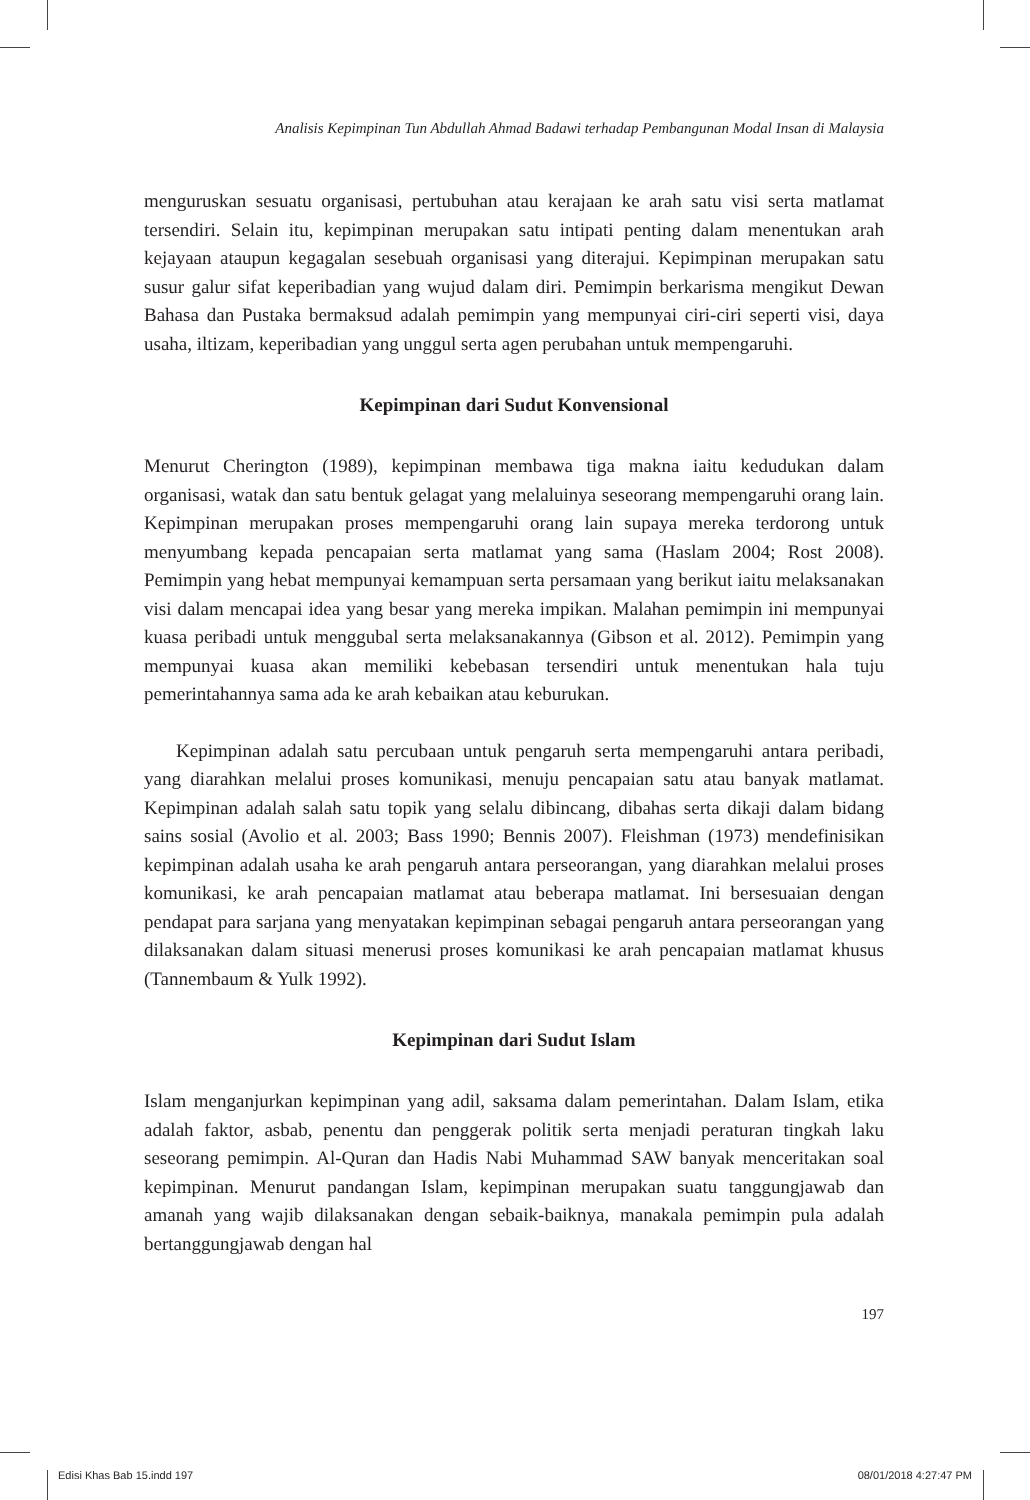Analisis Kepimpinan Tun Abdullah Ahmad Badawi terhadap Pembangunan Modal Insan di Malaysia
menguruskan sesuatu organisasi, pertubuhan atau kerajaan ke arah satu visi serta matlamat tersendiri. Selain itu, kepimpinan merupakan satu intipati penting dalam menentukan arah kejayaan ataupun kegagalan sesebuah organisasi yang diterajui. Kepimpinan merupakan satu susur galur sifat keperibadian yang wujud dalam diri. Pemimpin berkarisma mengikut Dewan Bahasa dan Pustaka bermaksud adalah pemimpin yang mempunyai ciri-ciri seperti visi, daya usaha, iltizam, keperibadian yang unggul serta agen perubahan untuk mempengaruhi.
Kepimpinan dari Sudut Konvensional
Menurut Cherington (1989), kepimpinan membawa tiga makna iaitu kedudukan dalam organisasi, watak dan satu bentuk gelagat yang melaluinya seseorang mempengaruhi orang lain. Kepimpinan merupakan proses mempengaruhi orang lain supaya mereka terdorong untuk menyumbang kepada pencapaian serta matlamat yang sama (Haslam 2004; Rost 2008). Pemimpin yang hebat mempunyai kemampuan serta persamaan yang berikut iaitu melaksanakan visi dalam mencapai idea yang besar yang mereka impikan. Malahan pemimpin ini mempunyai kuasa peribadi untuk menggubal serta melaksanakannya (Gibson et al. 2012). Pemimpin yang mempunyai kuasa akan memiliki kebebasan tersendiri untuk menentukan hala tuju pemerintahannya sama ada ke arah kebaikan atau keburukan.
Kepimpinan adalah satu percubaan untuk pengaruh serta mempengaruhi antara peribadi, yang diarahkan melalui proses komunikasi, menuju pencapaian satu atau banyak matlamat. Kepimpinan adalah salah satu topik yang selalu dibincang, dibahas serta dikaji dalam bidang sains sosial (Avolio et al. 2003; Bass 1990; Bennis 2007). Fleishman (1973) mendefinisikan kepimpinan adalah usaha ke arah pengaruh antara perseorangan, yang diarahkan melalui proses komunikasi, ke arah pencapaian matlamat atau beberapa matlamat. Ini bersesuaian dengan pendapat para sarjana yang menyatakan kepimpinan sebagai pengaruh antara perseorangan yang dilaksanakan dalam situasi menerusi proses komunikasi ke arah pencapaian matlamat khusus (Tannembaum & Yulk 1992).
Kepimpinan dari Sudut Islam
Islam menganjurkan kepimpinan yang adil, saksama dalam pemerintahan. Dalam Islam, etika adalah faktor, asbab, penentu dan penggerak politik serta menjadi peraturan tingkah laku seseorang pemimpin. Al-Quran dan Hadis Nabi Muhammad SAW banyak menceritakan soal kepimpinan. Menurut pandangan Islam, kepimpinan merupakan suatu tanggungjawab dan amanah yang wajib dilaksanakan dengan sebaik-baiknya, manakala pemimpin pula adalah bertanggungjawab dengan hal
197
Edisi Khas Bab 15.indd 197 08/01/2018 4:27:47 PM